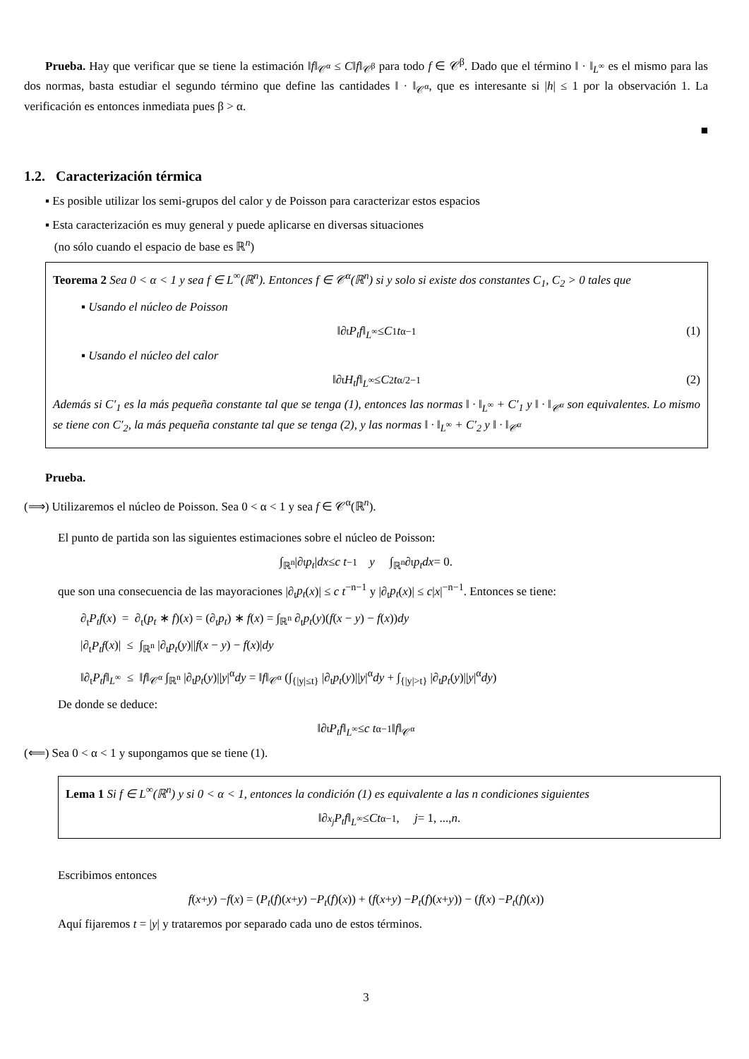Prueba. Hay que verificar que se tiene la estimación ‖f‖<sub>𝒞<sup>α</sup></sub> ≤ C‖f‖<sub>𝒞<sup>β</sup></sub> para todo f ∈ 𝒞<sup>β</sup>. Dado que el término ‖ · ‖<sub>L<sup>∞</sup></sub> es el mismo para las dos normas, basta estudiar el segundo término que define las cantidades ‖ · ‖<sub>𝒞<sup>α</sup></sub>, que es interesante si |h| ≤ 1 por la observación 1. La verificación es entonces inmediata pues β > α.
■
1.2. Caracterización térmica
▪ Es posible utilizar los semi-grupos del calor y de Poisson para caracterizar estos espacios
▪ Esta caracterización es muy general y puede aplicarse en diversas situaciones
(no sólo cuando el espacio de base es ℝ<sup>n</sup>)
Teorema 2 Sea 0 < α < 1 y sea f ∈ L<sup>∞</sup>(ℝ<sup>n</sup>). Entonces f ∈ 𝒞<sup>α</sup>(ℝ<sup>n</sup>) si y solo si existe dos constantes C<sub>1</sub>, C<sub>2</sub> > 0 tales que
▪ Usando el núcleo de Poisson
‖∂<sub>t</sub> P<sub>t</sub>f ‖<sub>L<sup>∞</sup></sub> ≤ C<sub>1</sub> t<sup>α−1</sup> (1)
▪ Usando el núcleo del calor
‖∂<sub>t</sub> H<sub>t</sub>f ‖<sub>L<sup>∞</sup></sub> ≤ C<sub>2</sub> t<sup>α/2−1</sup> (2)
Además si C′<sub>1</sub> es la más pequeña constante tal que se tenga (1), entonces las normas ‖ · ‖<sub>L<sup>∞</sup></sub> + C′<sub>1</sub> y ‖ · ‖<sub>𝒞<sup>α</sup></sub> son equivalentes. Lo mismo se tiene con C′<sub>2</sub>, la más pequeña constante tal que se tenga (2), y las normas ‖ · ‖<sub>L<sup>∞</sup></sub> + C′<sub>2</sub> y ‖ · ‖<sub>𝒞<sup>α</sup></sub>
Prueba.
(⟹) Utilizaremos el núcleo de Poisson. Sea 0 < α < 1 y sea f ∈ 𝒞<sup>α</sup>(ℝ<sup>n</sup>).
El punto de partida son las siguientes estimaciones sobre el núcleo de Poisson:
∫<sub>ℝ<sup>n</sup></sub> |∂<sub>t</sub> p<sub>t</sub> | dx ≤ c t<sup>−1</sup> y ∫<sub>ℝ<sup>n</sup></sub> ∂<sub>t</sub> p<sub>t</sub>dx = 0.
que son una consecuencia de las mayoraciones |∂<sub>t</sub>p<sub>t</sub>(x)| ≤ c t<sup>−n−1</sup> y |∂<sub>t</sub>p<sub>t</sub>(x)| ≤ c|x|<sup>−n−1</sup>. Entonces se tiene:
∂<sub>t</sub>P<sub>t</sub>f(x) = ∂<sub>t</sub>(p<sub>t</sub> ∗ f)(x) = (∂<sub>t</sub>p<sub>t</sub>) ∗ f(x) = ∫<sub>ℝ<sup>n</sup></sub> ∂<sub>t</sub>p<sub>t</sub>(y)(f(x − y) − f(x))dy
|∂<sub>t</sub>P<sub>t</sub>f(x)| ≤ ∫<sub>ℝ<sup>n</sup></sub> |∂<sub>t</sub>p<sub>t</sub>(y)||f(x − y) − f(x)|dy
‖∂<sub>t</sub>P<sub>t</sub>f‖<sub>L<sup>∞</sup></sub> ≤ ‖f‖<sub>𝒞<sup>α</sup></sub> ∫<sub>ℝ<sup>n</sup></sub> |∂<sub>t</sub>p<sub>t</sub>(y)||y|<sup>α</sup>dy = ‖f‖<sub>𝒞<sup>α</sup></sub> (∫<sub>{|y|≤t}</sub> |∂<sub>t</sub>p<sub>t</sub>(y)||y|<sup>α</sup>dy + ∫<sub>{|y|>t}</sub> |∂<sub>t</sub>p<sub>t</sub>(y)||y|<sup>α</sup>dy)
De donde se deduce:
‖∂<sub>t</sub> P<sub>t</sub>f ‖<sub>L<sup>∞</sup></sub> ≤ c t<sup>α−1</sup>‖ f ‖<sub>𝒞<sup>α</sup></sub>
(⟸) Sea 0 < α < 1 y supongamos que se tiene (1).
Lema 1 Si f ∈ L<sup>∞</sup>(ℝ<sup>n</sup>) y si 0 < α < 1, entonces la condición (1) es equivalente a las n condiciones siguientes
‖∂<sub>x<sub>j</sub></sub> P<sub>t</sub>f ‖<sub>L<sup>∞</sup></sub> ≤ Ct<sup>α−1</sup>, j = 1, ..., n.
Escribimos entonces
f (x + y) − f (x) = (P<sub>t</sub> (f)(x + y) − P<sub>t</sub> (f)(x)) + (f (x + y) − P<sub>t</sub> (f)(x + y)) − (f (x) − P<sub>t</sub> (f)(x))
Aquí fijaremos t = |y| y trataremos por separado cada uno de estos términos.
3